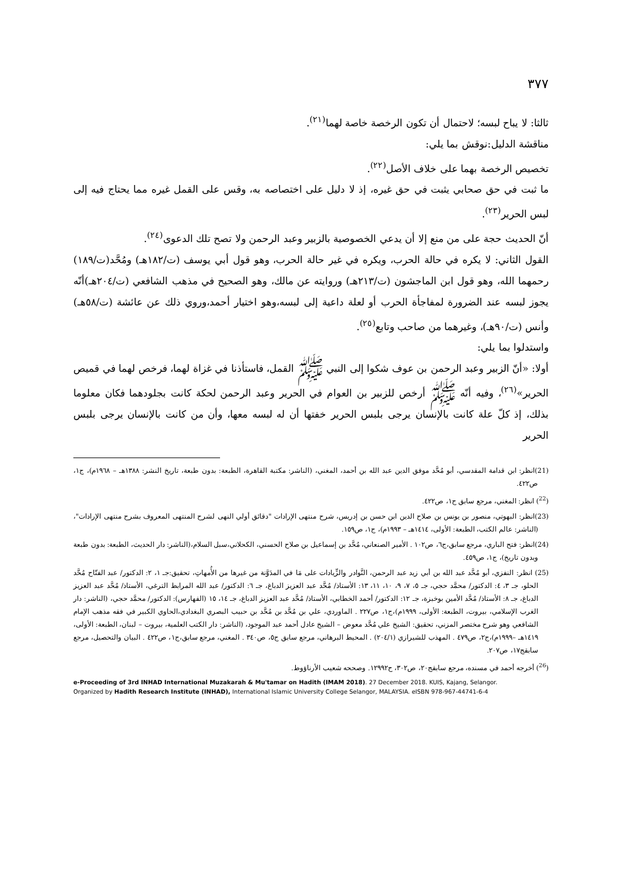٣٧٧
ثالثا: لا يباح لبسه؛ لاحتمال أن تكون الرخصة خاصة لهما<sup>(٢١)</sup>.
مناقشة الدليل:نوقش بما يلي:
تخصيص الرخصة بهما على خلاف الأصل<sup>(٢٢)</sup>.
ما ثبت في حق صحابي يثبت في حق غيره، إذ لا دليل على اختصاصه به، وقس على القمل غيره مما يحتاج فيه إلى لبس الحرير<sup>(٢٣)</sup>.
أنّ الحديث حجة على من منع إلا أن يدعي الخصوصية بالزبير وعبد الرحمن ولا تصح تلك الدعوى<sup>(٢٤)</sup>.
القول الثاني: لا يكره في حالة الحرب، ويكره في غير حالة الحرب، وهو قول أبي يوسف (ت/١٨٢هـ) ومُحَّد(ت/١٨٩) رحمهما الله، وهو قول ابن الماجشون (ت/٢١٣هـ) وروايته عن مالك، وهو الصحيح في مذهب الشافعي (ت/٢٠٤هـ)أنّه يجوز لبسه عند الضرورة لمفاجأة الحرب أو لعلة داعية إلى لبسه،وهو اختيار أحمد،وروي ذلك عن عائشة (ت/٥٨هـ) وأنس (ت/٩٠هـ)، وغيرهما من صاحب وتابع<sup>(٢٥)</sup>.
واستدلوا بما يلي:
أولا: «أنّ الزبير وعبد الرحمن بن عوف شكوا إلى النبي ﷺ القمل، فاستأذنا في غزاة لهما، فرخص لهما في قميص الحرير»<sup>(٢٦)</sup>، وفيه أنّه ﷺ أرخص للزبير بن العوام في الحرير وعبد الرحمن لحكة كانت بجلودهما فكان معلوما بذلك، إذ كلّ علة كانت بالإنسان يرجى بلبس الحرير خفتها أن له لبسه معها، وأن من كانت بالإنسان يرجى بلبس الحرير
(21)انظر: ابن قدامة المقدسي، أبو مُحَّد موفق الدين عبد الله بن أحمد، المغني، (الناشر: مكتبة القاهرة، الطبعة: بدون طبعة، تاريخ النشر: ١٣٨٨هـ – ١٩٦٨م)، ج١، ص٤٢٢.
(<sup>22</sup>) انظر: المغني، مرجع سابق ج١، ص٤٢٢.
(23)انظر: البهوتي، منصور بن يونس بن صلاح الدين ابن حسن بن إدريس، شرح منتهى الإرادات "دقائق أولي النهى لشرح المنتهى المعروف بشرح منتهى الإرادات"، (الناشر: عالم الكتب، الطبعة: الأولى، ١٤١٤هـ – ١٩٩٣م)، ج١، ص١٥٩.
(24)انظر: فتح الباري، مرجع سابق،ج٦، ص١٠٢ . الأمير الصنعاني، مُحَّد بن إسماعيل بن صلاح الحسني، الكحلاني،سبل السلام،(الناشر: دار الحديث، الطبعة: بدون طبعة وبدون تاريخ)، ج١، ص٤٥٩.
(25) انظر: النفزي، أبو مُحَّد عبد الله بن أبي زيد عبد الرحمن، النَّوادر والزِّيادات على مَا في المدَوَّنة من غيرها من الأُمهاتِ، تحقيق:جـ ١، ٢: الدكتور/ عبد الفتّاح مُحَّد الحلو، جـ ٣، ٤: الدكتور/ محمَّد حجي، جـ ٥، ٧، ٩، ١٠، ١١، ١٣: الأستاذ/ مُحَّد عبد العزيز الدباغ، جـ ٦: الدكتور/ عبد الله المرابط الترغي، الأستاذ/ مُحَّد عبد العزيز الدباغ، جـ ٨: الأستاذ/ مُحَّد الأمين بوخبزة، جـ ١٢: الدكتور/ أحمد الخطابي، الأستاذ/ مُحَّد عبد العزيز الدباغ، جـ ١٤، ١٥ (الفهارس): الدكتور/ محمَّد حجي، (الناشر: دار الغرب الإسلامي، بيروت، الطبعة: الأولى، ١٩٩٩م)،ج١، ص٢٢٧ . الماوردي، علي بن مُحَّد بن مُحَّد بن حبيب البصري البغدادي،الحاوي الكبير في فقه مذهب الإمام الشافعي وهو شرح مختصر المزني، تحقيق: الشيخ علي مُحَّد معوض – الشيخ عادل أحمد عبد الموجود، (الناشر: دار الكتب العلمية، بيروت – لبنان، الطبعة: الأولى، ١٤١٩هـ –١٩٩٩م)،ج٢، ص٤٧٩ . المهذب للشيرازي (٢٠٤/١) . المحيط البرهاني، مرجع سابق ج٥، ص٣٤٠ . المغني، مرجع سابق،ج١، ص٤٢٢ . البيان والتحصيل، مرجع سابقج١٧، ص٢٠٧.
(<sup>26</sup>) أخرجه أحمد في مسنده، مرجع سابقج٢٠، ص٣٠٢، ح١٢٩٩٢. وصححه شعيب الأرناؤوط.
e-Proceeding of 3rd INHAD International Muzakarah & Mu'tamar on Hadith (IMAM 2018). 27 December 2018. KUIS, Kajang, Selangor.
Organized by Hadith Research Institute (INHAD), International Islamic University College Selangor, MALAYSIA. eISBN 978-967-44741-6-4